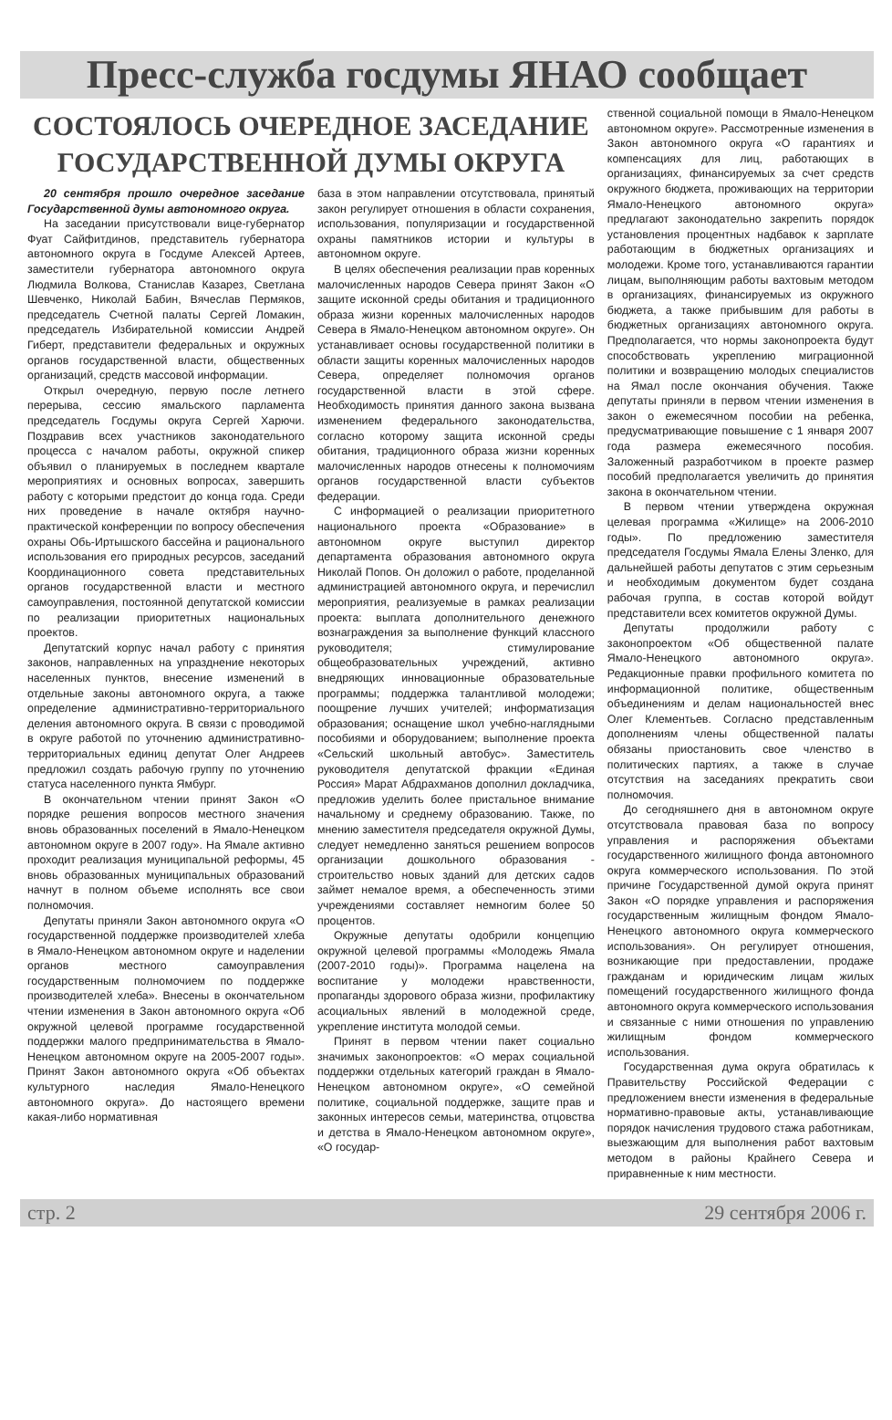Пресс-служба госдумы ЯНАО сообщает
СОСТОЯЛОСЬ ОЧЕРЕДНОЕ ЗАСЕДАНИЕ
ГОСУДАРСТВЕННОЙ ДУМЫ ОКРУГА
20 сентября прошло очередное заседание Государственной думы автономного округа.
На заседании присутствовали вице-губернатор Фуат Сайфитдинов, представитель губернатора автономного округа в Госдуме Алексей Артеев, заместители губернатора автономного округа Людмила Волкова, Станислав Казарез, Светлана Шевченко, Николай Бабин, Вячеслав Пермяков, председатель Счетной палаты Сергей Ломакин, председатель Избирательной комиссии Андрей Гиберт, представители федеральных и окружных органов государственной власти, общественных организаций, средств массовой информации.
Открыл очередную, первую после летнего перерыва, сессию ямальского парламента председатель Госдумы округа Сергей Харючи. Поздравив всех участников законодательного процесса с началом работы, окружной спикер объявил о планируемых в последнем квартале мероприятиях и основных вопросах, завершить работу с которыми предстоит до конца года. Среди них проведение в начале октября научно-практической конференции по вопросу обеспечения охраны Обь-Иртышского бассейна и рационального использования его природных ресурсов, заседаний Координационного совета представительных органов государственной власти и местного самоуправления, постоянной депутатской комиссии по реализации приоритетных национальных проектов.
Депутатский корпус начал работу с принятия законов, направленных на упразднение некоторых населенных пунктов, внесение изменений в отдельные законы автономного округа, а также определение административно-территориального деления автономного округа. В связи с проводимой в округе работой по уточнению административно-территориальных единиц депутат Олег Андреев предложил создать рабочую группу по уточнению статуса населенного пункта Ямбург.
В окончательном чтении принят Закон «О порядке решения вопросов местного значения вновь образованных поселений в Ямало-Ненецком автономном округе в 2007 году». На Ямале активно проходит реализация муниципальной реформы, 45 вновь образованных муниципальных образований начнут в полном объеме исполнять все свои полномочия.
Депутаты приняли Закон автономного округа «О государственной поддержке производителей хлеба в Ямало-Ненецком автономном округе и наделении органов местного самоуправления государственным полномочием по поддержке производителей хлеба». Внесены в окончательном чтении изменения в Закон автономного округа «Об окружной целевой программе государственной поддержки малого предпринимательства в Ямало-Ненецком автономном округе на 2005-2007 годы». Принят Закон автономного округа «Об объектах культурного наследия Ямало-Ненецкого автономного округа». До настоящего времени какая-либо нормативная
база в этом направлении отсутствовала, принятый закон регулирует отношения в области сохранения, использования, популяризации и государственной охраны памятников истории и культуры в автономном округе.
В целях обеспечения реализации прав коренных малочисленных народов Севера принят Закон «О защите исконной среды обитания и традиционного образа жизни коренных малочисленных народов Севера в Ямало-Ненецком автономном округе». Он устанавливает основы государственной политики в области защиты коренных малочисленных народов Севера, определяет полномочия органов государственной власти в этой сфере. Необходимость принятия данного закона вызвана изменением федерального законодательства, согласно которому защита исконной среды обитания, традиционного образа жизни коренных малочисленных народов отнесены к полномочиям органов государственной власти субъектов федерации.
С информацией о реализации приоритетного национального проекта «Образование» в автономном округе выступил директор департамента образования автономного округа Николай Попов. Он доложил о работе, проделанной администрацией автономного округа, и перечислил мероприятия, реализуемые в рамках реализации проекта: выплата дополнительного денежного вознаграждения за выполнение функций классного руководителя; стимулирование общеобразовательных учреждений, активно внедряющих инновационные образовательные программы; поддержка талантливой молодежи; поощрение лучших учителей; информатизация образования; оснащение школ учебно-наглядными пособиями и оборудованием; выполнение проекта «Сельский школьный автобус». Заместитель руководителя депутатской фракции «Единая Россия» Марат Абдрахманов дополнил докладчика, предложив уделить более пристальное внимание начальному и среднему образованию. Также, по мнению заместителя председателя окружной Думы, следует немедленно заняться решением вопросов организации дошкольного образования - строительство новых зданий для детских садов займет немалое время, а обеспеченность этими учреждениями составляет немногим более 50 процентов.
Окружные депутаты одобрили концепцию окружной целевой программы «Молодежь Ямала (2007-2010 годы)». Программа нацелена на воспитание у молодежи нравственности, пропаганды здорового образа жизни, профилактику асоциальных явлений в молодежной среде, укрепление института молодой семьи.
Принят в первом чтении пакет социально значимых законопроектов: «О мерах социальной поддержки отдельных категорий граждан в Ямало-Ненецком автономном округе», «О семейной политике, социальной поддержке, защите прав и законных интересов семьи, материнства, отцовства и детства в Ямало-Ненецком автономном округе», «О государ-
ственной социальной помощи в Ямало-Ненецком автономном округе». Рассмотренные изменения в Закон автономного округа «О гарантиях и компенсациях для лиц, работающих в организациях, финансируемых за счет средств окружного бюджета, проживающих на территории Ямало-Ненецкого автономного округа» предлагают законодательно закрепить порядок установления процентных надбавок к зарплате работающим в бюджетных организациях и молодежи. Кроме того, устанавливаются гарантии лицам, выполняющим работы вахтовым методом в организациях, финансируемых из окружного бюджета, а также прибывшим для работы в бюджетных организациях автономного округа. Предполагается, что нормы законопроекта будут способствовать укреплению миграционной политики и возвращению молодых специалистов на Ямал после окончания обучения. Также депутаты приняли в первом чтении изменения в закон о ежемесячном пособии на ребенка, предусматривающие повышение с 1 января 2007 года размера ежемесячного пособия. Заложенный разработчиком в проекте размер пособий предполагается увеличить до принятия закона в окончательном чтении.
В первом чтении утверждена окружная целевая программа «Жилище» на 2006-2010 годы». По предложению заместителя председателя Госдумы Ямала Елены Зленко, для дальнейшей работы депутатов с этим серьезным и необходимым документом будет создана рабочая группа, в состав которой войдут представители всех комитетов окружной Думы.
Депутаты продолжили работу с законопроектом «Об общественной палате Ямало-Ненецкого автономного округа». Редакционные правки профильного комитета по информационной политике, общественным объединениям и делам национальностей внес Олег Клементьев. Согласно представленным дополнениям члены общественной палаты обязаны приостановить свое членство в политических партиях, а также в случае отсутствия на заседаниях прекратить свои полномочия.
До сегодняшнего дня в автономном округе отсутствовала правовая база по вопросу управления и распоряжения объектами государственного жилищного фонда автономного округа коммерческого использования. По этой причине Государственной думой округа принят Закон «О порядке управления и распоряжения государственным жилищным фондом Ямало-Ненецкого автономного округа коммерческого использования». Он регулирует отношения, возникающие при предоставлении, продаже гражданам и юридическим лицам жилых помещений государственного жилищного фонда автономного округа коммерческого использования и связанные с ними отношения по управлению жилищным фондом коммерческого использования.
Государственная дума округа обратилась к Правительству Российской Федерации с предложением внести изменения в федеральные нормативно-правовые акты, устанавливающие порядок начисления трудового стажа работникам, выезжающим для выполнения работ вахтовым методом в районы Крайнего Севера и приравненные к ним местности.
стр. 2 29 сентября 2006 г.